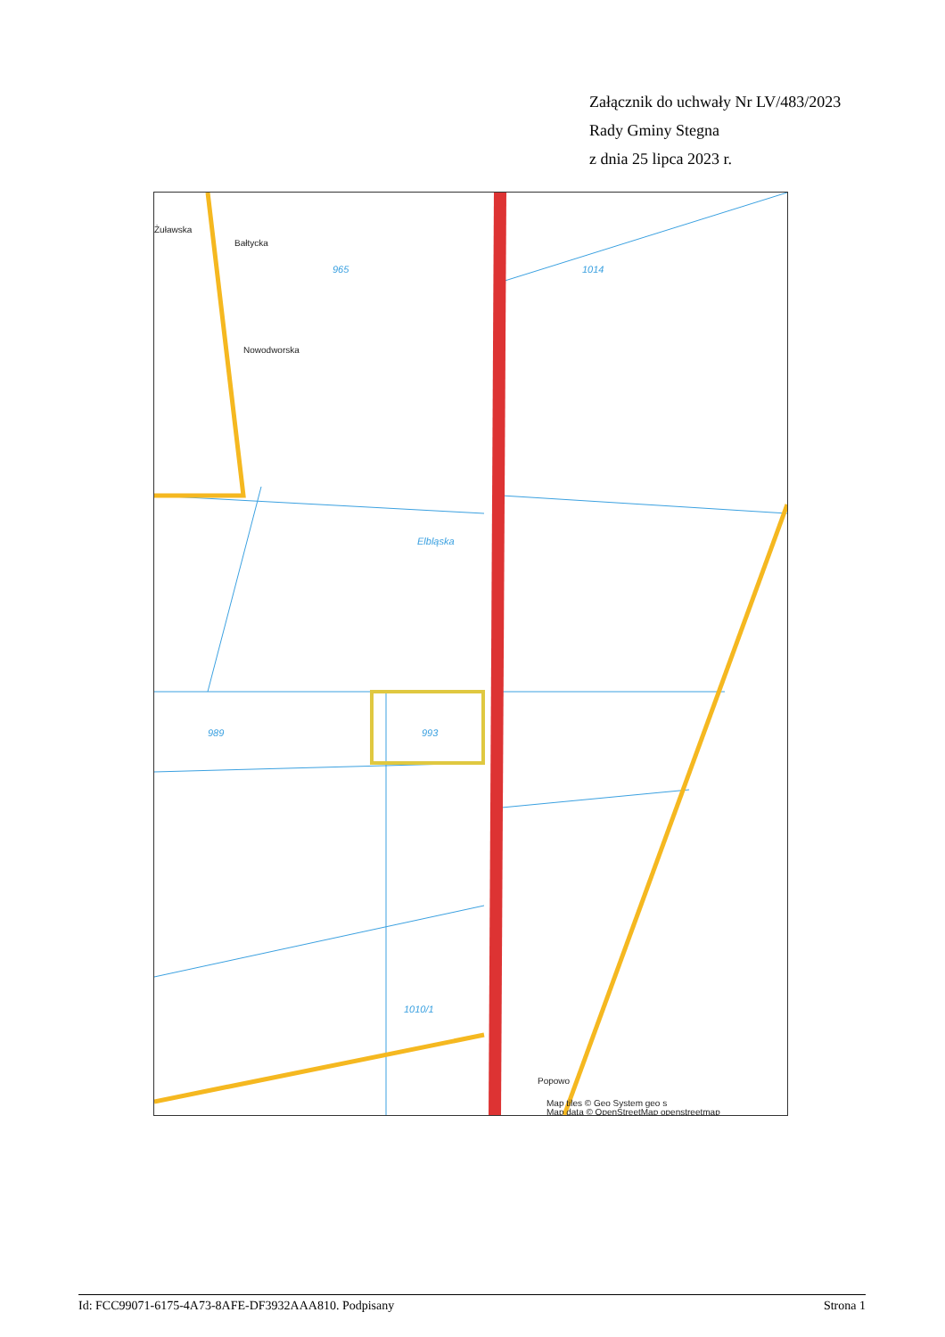Załącznik do uchwały Nr LV/483/2023
Rady Gminy Stegna
z dnia 25 lipca 2023 r.
Elbląska
993
965
1014
989
1010/1
Żuławska
Bałtycka
Nowodworska
Popowo
Map tiles © Geo System geo s
Map data © OpenStreetMap openstreetmap
Id: FCC99071-6175-4A73-8AFE-DF3932AAA810. Podpisany Strona 1